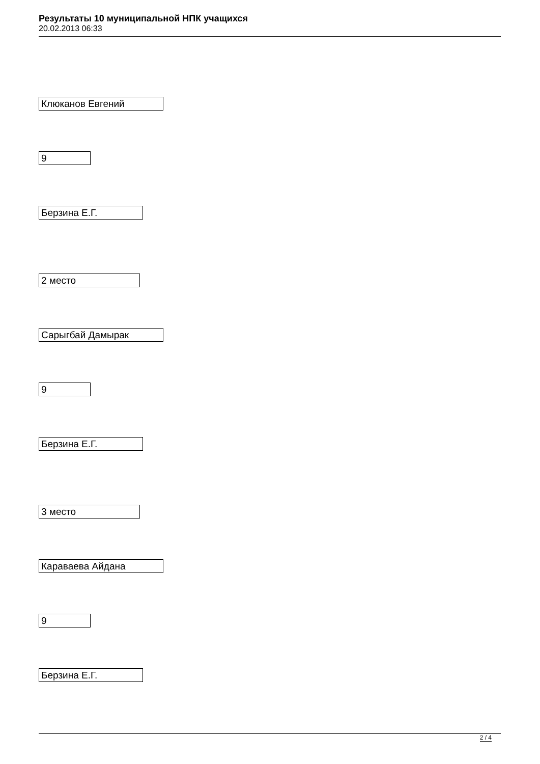Результаты 10 муниципальной НПК учащихся
20.02.2013 06:33
Клюканов Евгений
9
Берзина Е.Г.
2 место
Сарыгбай Дамырак
9
Берзина Е.Г.
3 место
Караваева Айдана
9
Берзина Е.Г.
2 / 4